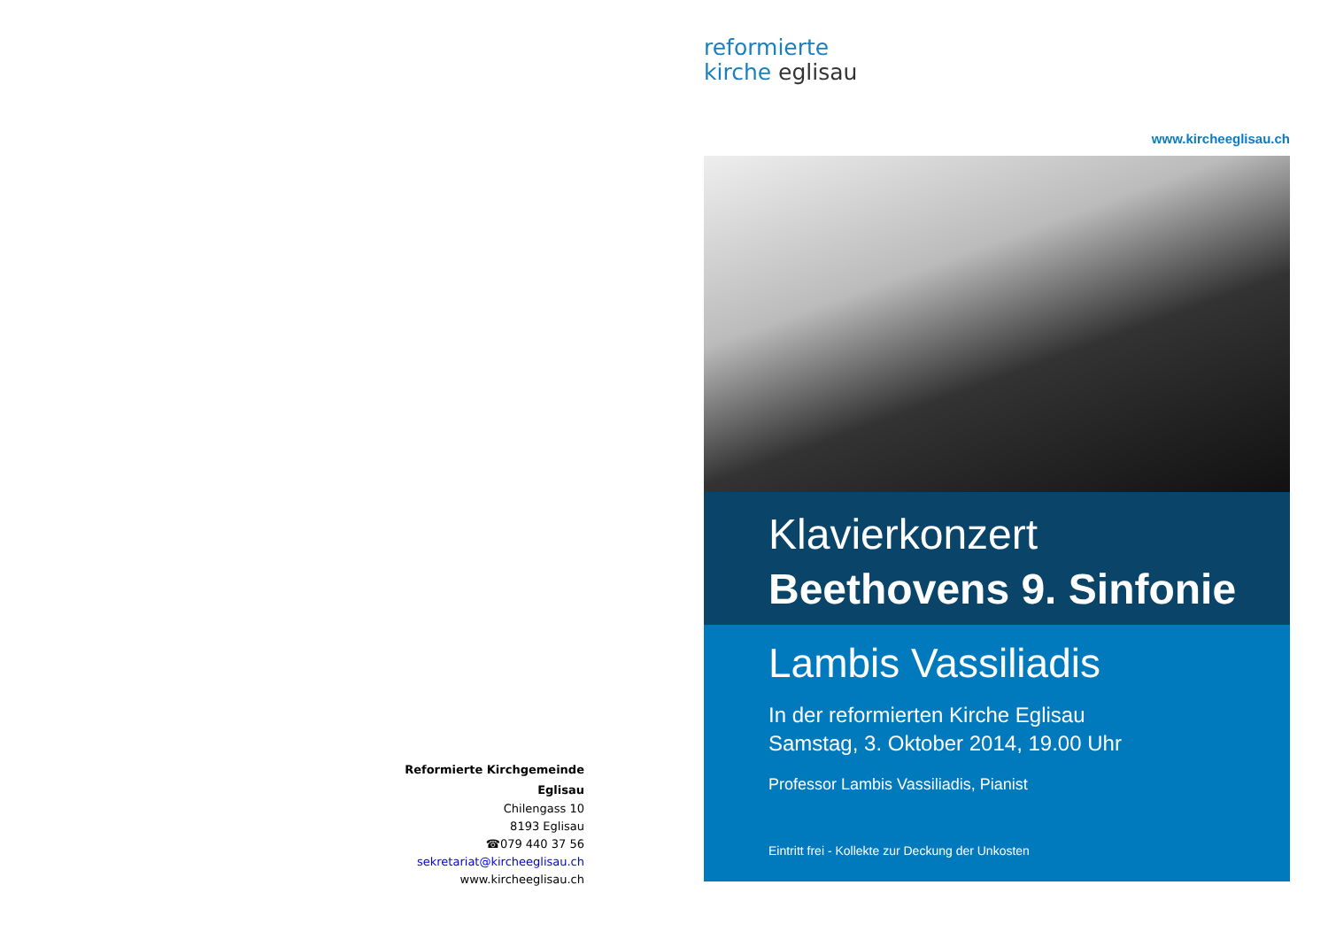Reformierte Kirchgemeinde
Eglisau
Chilengass 10
8193 Eglisau
☎079 440 37 56
sekretariat@kircheeglisau.ch
www.kircheeglisau.ch
reformierte
kirche eglisau
www.kircheeglisau.ch
Klavierkonzert
Beethovens 9. Sinfonie
Lambis Vassiliadis
In der reformierten Kirche Eglisau
Samstag, 3. Oktober 2014, 19.00 Uhr
Professor Lambis Vassiliadis, Pianist
Eintritt frei - Kollekte zur Deckung der Unkosten